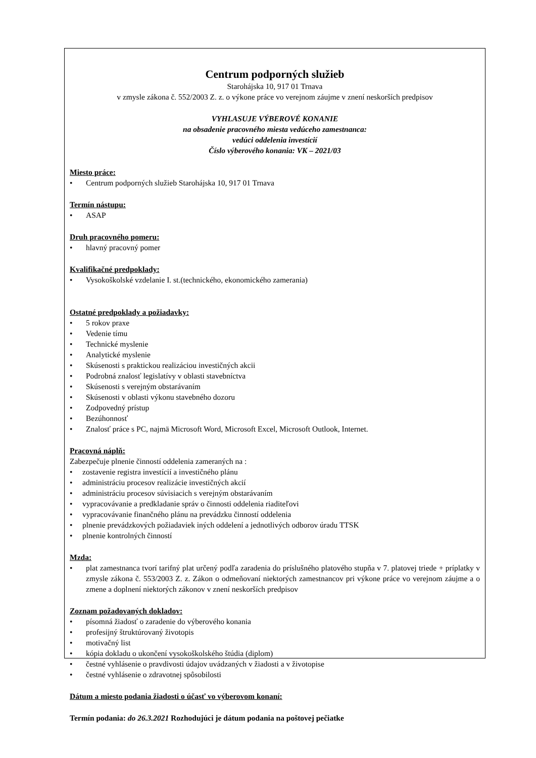Centrum podporných služieb
Starohájska 10, 917 01 Trnava
v zmysle zákona č. 552/2003 Z. z. o výkone práce vo verejnom záujme v znení neskorších predpisov
VYHLASUJE VÝBEROVÉ KONANIE
na obsadenie pracovného miesta vedúceho zamestnanca:
vedúci oddelenia investícií
Číslo výberového konania: VK – 2021/03
Miesto práce:
• Centrum podporných služieb Starohájska 10, 917 01 Trnava
Termín nástupu:
• ASAP
Druh pracovného pomeru:
• hlavný pracovný pomer
Kvalifikačné predpoklady:
• Vysokoškolské vzdelanie I. st.(technického, ekonomického zamerania)
Ostatné predpoklady a požiadavky:
• 5 rokov praxe
• Vedenie tímu
• Technické myslenie
• Analytické myslenie
• Skúsenosti s praktickou realizáciou investičných akcii
• Podrobná znalosť legislatívy v oblasti stavebníctva
• Skúsenosti s verejným obstarávaním
• Skúsenosti v oblasti výkonu stavebného dozoru
• Zodpovedný prístup
• Bezúhonnosť
• Znalosť práce s PC, najmä Microsoft Word, Microsoft Excel, Microsoft Outlook, Internet.
Pracovná náplň:
Zabezpečuje plnenie činností oddelenia zameraných na :
• zostavenie registra investícií a investičného plánu
• administráciu procesov realizácie investičných akcií
• administráciu procesov súvisiacich s verejným obstarávaním
• vypracovávanie a predkladanie správ o činnosti oddelenia riaditeľovi
• vypracovávanie finančného plánu na prevádzku činností oddelenia
• plnenie prevádzkových požiadaviek iných oddelení a jednotlivých odborov úradu TTSK
• plnenie kontrolných činností
Mzda:
• plat zamestnanca tvorí tarifný plat určený podľa zaradenia do príslušného platového stupňa v 7. platovej triede + príplatky v zmysle zákona č. 553/2003 Z. z. Zákon o odmeňovaní niektorých zamestnancov pri výkone práce vo verejnom záujme a o zmene a doplnení niektorých zákonov v znení neskorších predpisov
Zoznam požadovaných dokladov:
• písomná žiadosť o zaradenie do výberového konania
• profesijný štruktúrovaný životopis
• motivačný list
• kópia dokladu o ukončení vysokoškolského štúdia (diplom)
• čestné vyhlásenie o pravdivosti údajov uvádzaných v žiadosti a v životopise
• čestné vyhlásenie o zdravotnej spôsobilosti
Dátum a miesto podania žiadosti o účasť vo výberovom konaní:
Termín podania: do 26.3.2021 Rozhodujúci je dátum podania na poštovej pečiatke